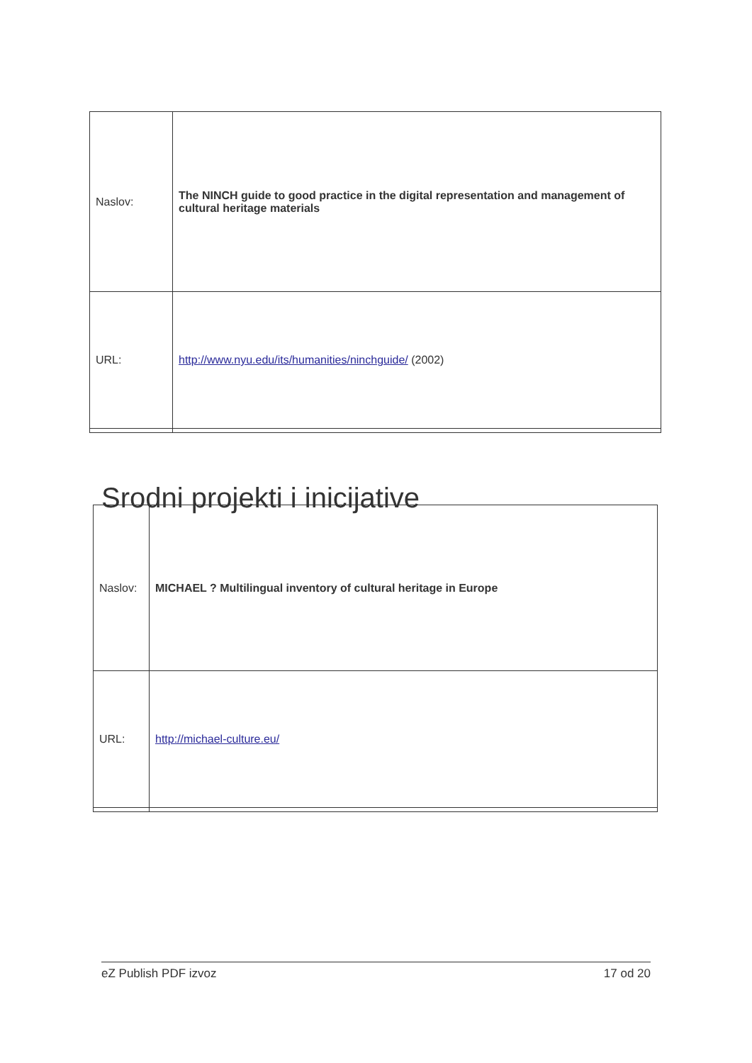| Naslov: | The NINCH guide to good practice in the digital representation and management of cultural heritage materials |
| URL: | http://www.nyu.edu/its/humanities/ninchguide/ (2002) |
Srodni projekti i inicijative
| Naslov: | MICHAEL ? Multilingual inventory of cultural heritage in Europe |
| URL: | http://michael-culture.eu/ |
eZ Publish PDF izvoz 17 od 20